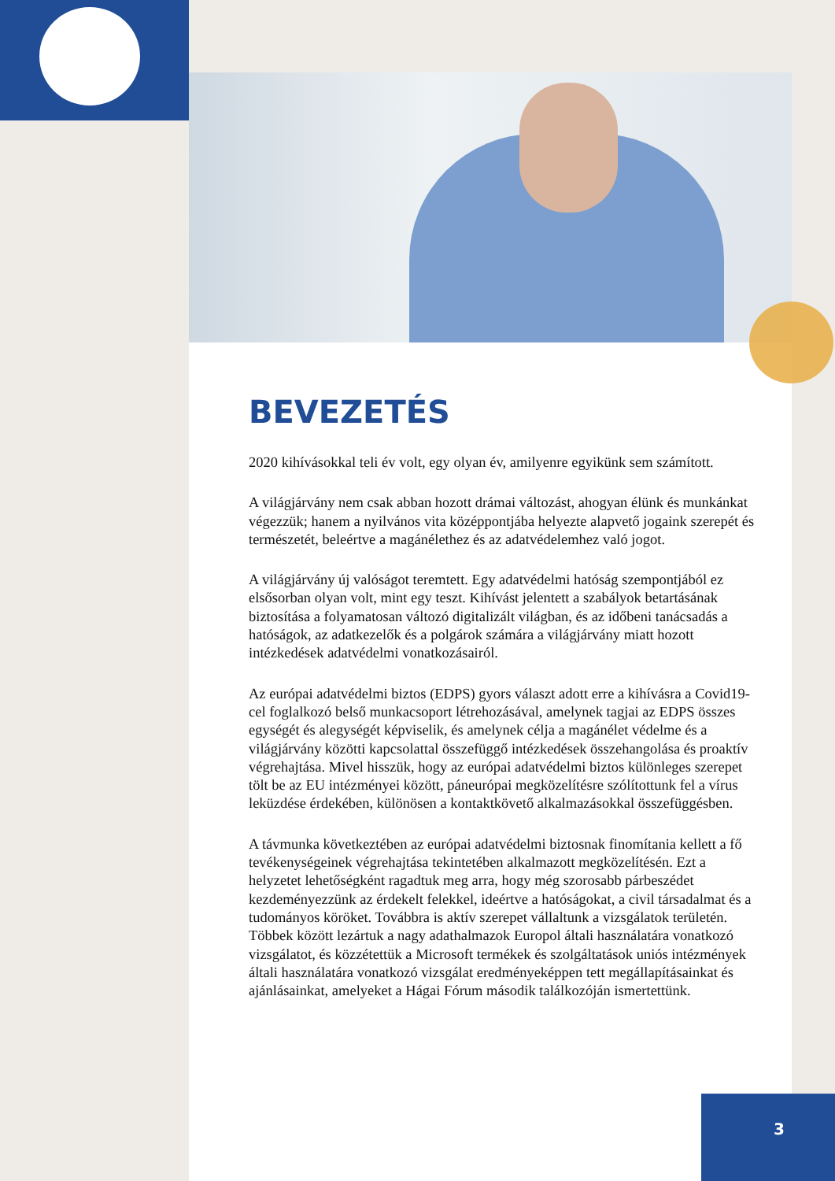BEVEZETÉS
2020 kihívásokkal teli év volt, egy olyan év, amilyenre egyikünk sem számított.
A világjárvány nem csak abban hozott drámai változást, ahogyan élünk és munkánkat végezzük; hanem a nyilvános vita középpontjába helyezte alapvető jogaink szerepét és természetét, beleértve a magánélethez és az adatvédelemhez való jogot.
A világjárvány új valóságot teremtett. Egy adatvédelmi hatóság szempontjából ez elsősorban olyan volt, mint egy teszt. Kihívást jelentett a szabályok betartásának biztosítása a folyamatosan változó digitalizált világban, és az időbeni tanácsadás a hatóságok, az adatkezelők és a polgárok számára a világjárvány miatt hozott intézkedések adatvédelmi vonatkozásairól.
Az európai adatvédelmi biztos (EDPS) gyors választ adott erre a kihívásra a Covid19-cel foglalkozó belső munkacsoport létrehozásával, amelynek tagjai az EDPS összes egységét és alegységét képviselik, és amelynek célja a magánélet védelme és a világjárvány közötti kapcsolattal összefüggő intézkedések összehangolása és proaktív végrehajtása. Mivel hisszük, hogy az európai adatvédelmi biztos különleges szerepet tölt be az EU intézményei között, páneurópai megközelítésre szólítottunk fel a vírus leküzdése érdekében, különösen a kontaktkövető alkalmazásokkal összefüggésben.
A távmunka következtében az európai adatvédelmi biztosnak finomítania kellett a fő tevékenységeinek végrehajtása tekintetében alkalmazott megközelítésén. Ezt a helyzetet lehetőségként ragadtuk meg arra, hogy még szorosabb párbeszédet kezdeményezzünk az érdekelt felekkel, ideértve a hatóságokat, a civil társadalmat és a tudományos köröket. Továbbra is aktív szerepet vállaltunk a vizsgálatok területén. Többek között lezártuk a nagy adathalmazok Europol általi használatára vonatkozó vizsgálatot, és közzétettük a Microsoft termékek és szolgáltatások uniós intézmények általi használatára vonatkozó vizsgálat eredményeképpen tett megállapításainkat és ajánlásainkat, amelyeket a Hágai Fórum második találkozóján ismertettünk.
3